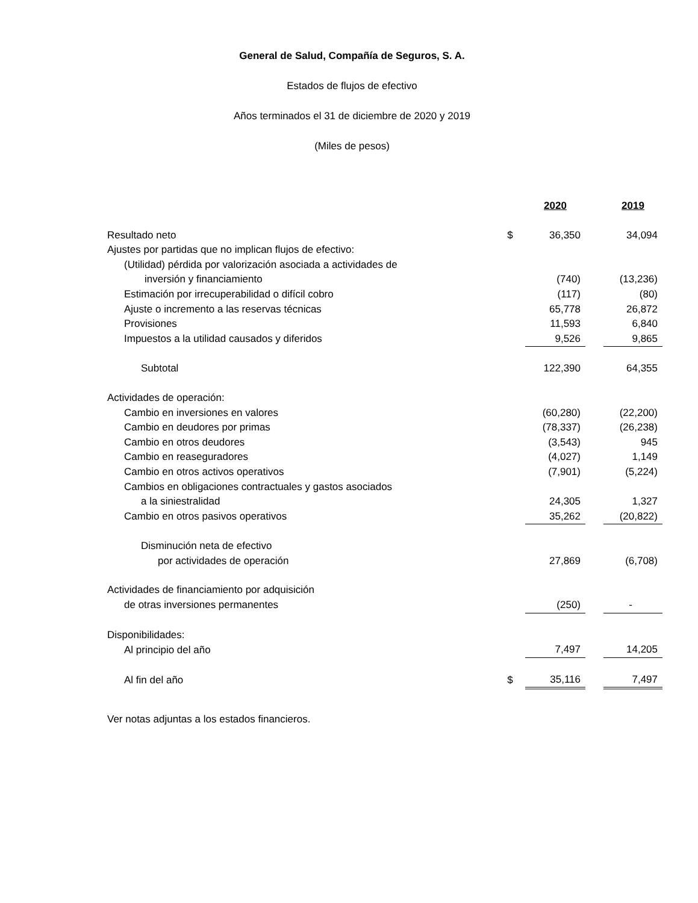General de Salud, Compañía de Seguros, S. A.
Estados de flujos de efectivo
Años terminados el 31 de diciembre de 2020 y 2019
(Miles de pesos)
| | | 2020 | | 2019 |
| Resultado neto | $ | 36,350 | | 34,094 |
| Ajustes por partidas que no implican flujos de efectivo: | | | | |
| (Utilidad) pérdida por valorización asociada a actividades de | | | | |
| inversión y financiamiento | | (740) | | (13,236) |
| Estimación por irrecuperabilidad o difícil cobro | | (117) | | (80) |
| Ajuste o incremento a las reservas técnicas | | 65,778 | | 26,872 |
| Provisiones | | 11,593 | | 6,840 |
| Impuestos a la utilidad causados y diferidos | | 9,526 | | 9,865 |
| Subtotal | | 122,390 | | 64,355 |
| Actividades de operación: | | | | |
| Cambio en inversiones en valores | | (60,280) | | (22,200) |
| Cambio en deudores por primas | | (78,337) | | (26,238) |
| Cambio en otros deudores | | (3,543) | | 945 |
| Cambio en reaseguradores | | (4,027) | | 1,149 |
| Cambio en otros activos operativos | | (7,901) | | (5,224) |
| Cambios en obligaciones contractuales y gastos asociados | | | | |
| a la siniestralidad | | 24,305 | | 1,327 |
| Cambio en otros pasivos operativos | | 35,262 | | (20,822) |
| Disminución neta de efectivo | | | | |
| por actividades de operación | | 27,869 | | (6,708) |
| Actividades de financiamiento por adquisición | | | | |
| de otras inversiones permanentes | | (250) | | - |
| Disponibilidades: | | | | |
| Al principio del año | | 7,497 | | 14,205 |
| Al fin del año | $ | 35,116 | | 7,497 |
Ver notas adjuntas a los estados financieros.